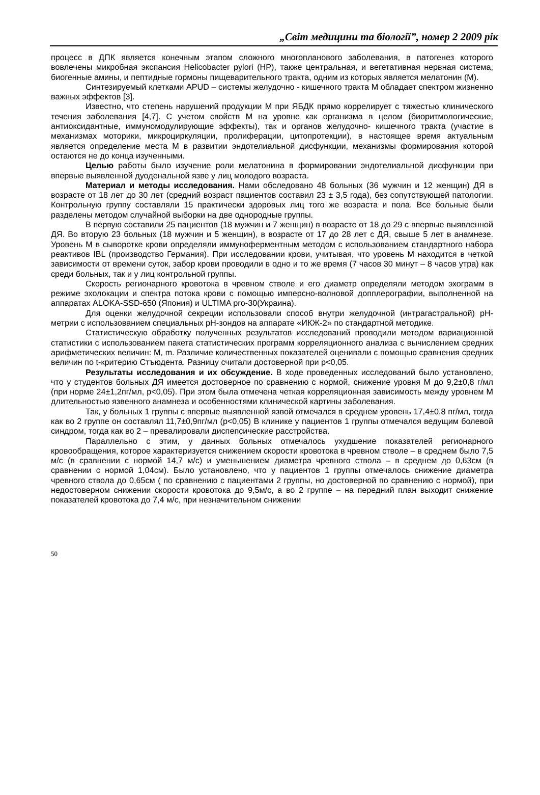„Світ медицини та біології”, номер 2 2009 рік
процесс в ДПК является конечным этапом сложного многопланового заболевания, в патогенез которого вовлечены микробная экспансия Helicobacter pylori (HP), также центральная, и вегетативная нервная система, биогенные амины, и пептидные гормоны пищеварительного тракта, одним из которых является мелатонин (М).
Синтезируемый клетками APUD – системы желудочно - кишечного тракта М обладает спектром жизненно важных эффектов [3].
Известно, что степень нарушений продукции М при ЯБДК прямо коррелирует с тяжестью клинического течения заболевания [4,7]. С учетом свойств М на уровне как организма в целом (биоритмологические, антиоксидантные, иммуномодулирующие эффекты), так и органов желудочно- кишечного тракта (участие в механизмах моторики, микроциркуляции, пролиферации, цитопротекции), в настоящее время актуальным является определение места М в развитии эндотелиальной дисфункции, механизмы формирования которой остаются не до конца изученными.
Целью работы было изучение роли мелатонина в формировании эндотелиальной дисфункции при впервые выявленной дуоденальной язве у лиц молодого возраста.
Материал и методы исследования. Нами обследовано 48 больных (36 мужчин и 12 женщин) ДЯ в возрасте от 18 лет до 30 лет (средний возраст пациентов составил 23 ± 3,5 года), без сопутствующей патологии. Контрольную группу составляли 15 практически здоровых лиц того же возраста и пола. Все больные были разделены методом случайной выборки на две однородные группы.
В первую составили 25 пациентов (18 мужчин и 7 женщин) в возрасте от 18 до 29 с впервые выявленной ДЯ. Во вторую 23 больных (18 мужчин и 5 женщин), в возрасте от 17 до 28 лет с ДЯ, свыше 5 лет в анамнезе. Уровень М в сыворотке крови определяли иммуноферментным методом с использованием стандартного набора реактивов IBL (производство Германия). При исследовании крови, учитывая, что уровень М находится в четкой зависимости от времени суток, забор крови проводили в одно и то же время (7 часов 30 минут – 8 часов утра) как среди больных, так и у лиц контрольной группы.
Скорость регионарного кровотока в чревном стволе и его диаметр определяли методом эхограмм в режиме эхолокации и спектра потока крови с помощью имперсно-волновой допплерографии, выполненной на аппаратах ALOKA-SSD-650 (Япония) и ULTIMA pro-30(Украина).
Для оценки желудочной секреции использовали способ внутри желудочной (интрагастральной) рН-метрии с использованием специальных рН-зондов на аппарате «ИКЖ-2» по стандартной методике.
Статистическую обработку полученных результатов исследований проводили методом вариационной статистики с использованием пакета статистических программ корреляционного анализа с вычислением средних арифметических величин: M, m. Различие количественных показателей оценивали с помощью сравнения средних величин по t-критерию Стъюдента. Разницу считали достоверной при p<0,05.
Результаты исследования и их обсуждение. В ходе проведенных исследований было установлено, что у студентов больных ДЯ имеется достоверное по сравнению с нормой, снижение уровня М до 9,2±0,8 г/мл (при норме 24±1,2пг/мл, р<0,05). При этом была отмечена четкая корреляционная зависимость между уровнем М длительностью язвенного анамнеза и особенностями клинической картины заболевания.
Так, у больных 1 группы с впервые выявленной язвой отмечался в среднем уровень 17,4±0,8 пг/мл, тогда как во 2 группе он составлял 11,7±0,9пг/мл (р<0,05) В клинике у пациентов 1 группы отмечался ведущим болевой синдром, тогда как во 2 – превалировали диспепсические расстройства.
Параллельно с этим, у данных больных отмечалось ухудшение показателей регионарного кровообращения, которое характеризуется снижением скорости кровотока в чревном стволе – в среднем было 7,5 м/с (в сравнении с нормой 14,7 м/с) и уменьшением диаметра чревного ствола – в среднем до 0,63см (в сравнении с нормой 1,04см). Было установлено, что у пациентов 1 группы отмечалось снижение диаметра чревного ствола до 0,65см ( по сравнению с пациентами 2 группы, но достоверной по сравнению с нормой), при недостоверном снижении скорости кровотока до 9,5м/с, а во 2 группе – на передний план выходит снижение показателей кровотока до 7,4 м/с, при незначительном снижении
50